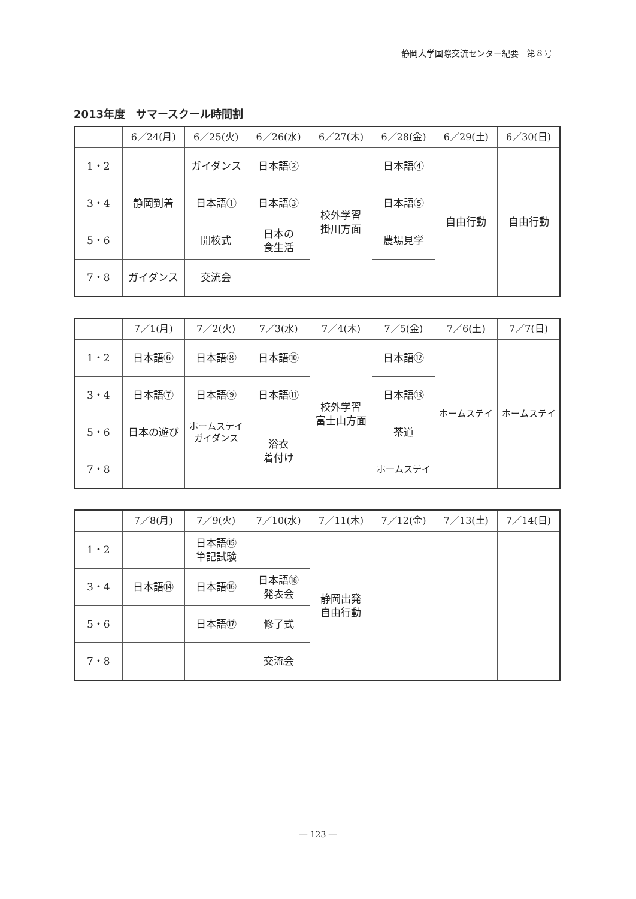静岡大学国際交流センター紀要　第８号
2013年度　サマースクール時間割
| | 6／24(月) | 6／25(火) | 6／26(水) | 6／27(木) | 6／28(金) | 6／29(土) | 6／30(日) |
| --- | --- | --- | --- | --- | --- | --- | --- |
| 1・2 | 静岡到着 | ガイダンス | 日本語② | 校外学習 掛川方面 | 日本語④ | 自由行動 | 自由行動 |
| 3・4 | | 日本語① | 日本語③ | | 日本語⑤ | | |
| 5・6 | | 開校式 | 日本の 食生活 | | 農場見学 | | |
| 7・8 | ガイダンス | 交流会 | | | | | |
| | 7／1(月) | 7／2(火) | 7／3(水) | 7／4(木) | 7／5(金) | 7／6(土) | 7／7(日) |
| --- | --- | --- | --- | --- | --- | --- | --- |
| 1・2 | 日本語⑥ | 日本語⑧ | 日本語⑩ | 校外学習 富士山方面 | 日本語⑫ | ホームステイ | ホームステイ |
| 3・4 | 日本語⑦ | 日本語⑨ | 日本語⑪ | | 日本語⑬ | | |
| 5・6 | 日本の遊び | ホームステイ ガイダンス | 浴衣 着付け | | 茶道 | | |
| 7・8 | | | | | ホームステイ | | |
| | 7／8(月) | 7／9(火) | 7／10(水) | 7／11(木) | 7／12(金) | 7／13(土) | 7／14(日) |
| --- | --- | --- | --- | --- | --- | --- | --- |
| 1・2 | | 日本語⑮ 筆記試験 | | 静岡出発 自由行動 | | | |
| 3・4 | 日本語⑭ | 日本語⑯ | 日本語⑱ 発表会 | | | | |
| 5・6 | | 日本語⑰ | 修了式 | | | | |
| 7・8 | | | 交流会 | | | | |
― 123 ―